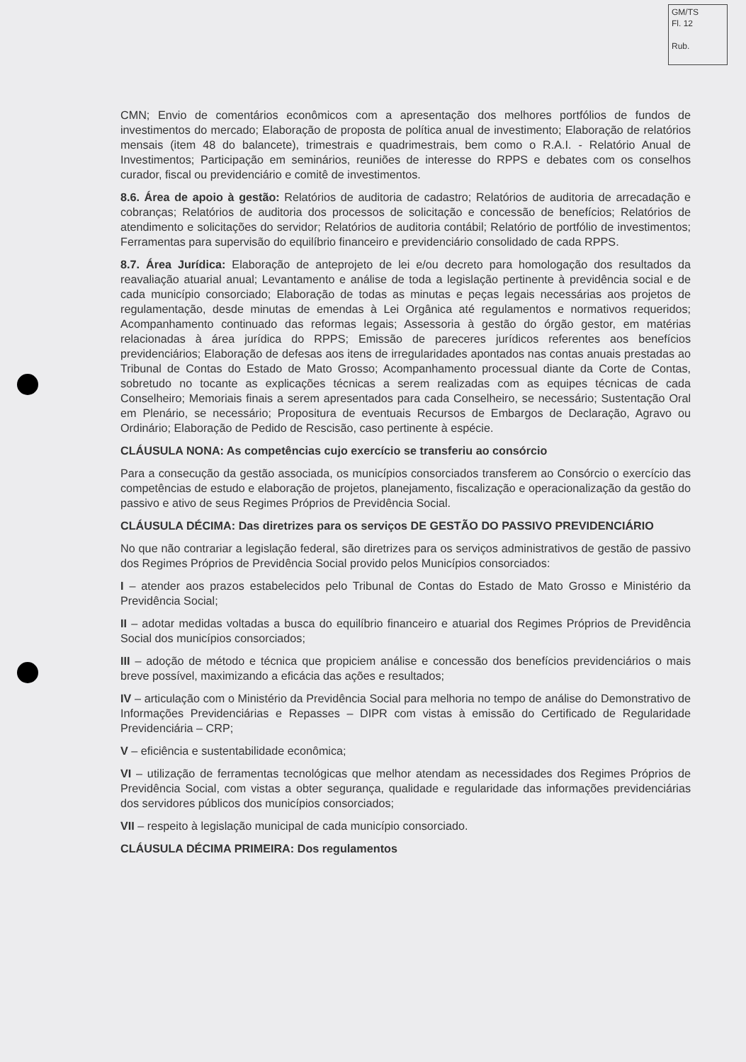GM/TS
Fl. 12
Rub.
CMN; Envio de comentários econômicos com a apresentação dos melhores portfólios de fundos de investimentos do mercado; Elaboração de proposta de política anual de investimento; Elaboração de relatórios mensais (item 48 do balancete), trimestrais e quadrimestrais, bem como o R.A.I. - Relatório Anual de Investimentos; Participação em seminários, reuniões de interesse do RPPS e debates com os conselhos curador, fiscal ou previdenciário e comitê de investimentos.
8.6. Área de apoio à gestão: Relatórios de auditoria de cadastro; Relatórios de auditoria de arrecadação e cobranças; Relatórios de auditoria dos processos de solicitação e concessão de benefícios; Relatórios de atendimento e solicitações do servidor; Relatórios de auditoria contábil; Relatório de portfólio de investimentos; Ferramentas para supervisão do equilíbrio financeiro e previdenciário consolidado de cada RPPS.
8.7. Área Jurídica: Elaboração de anteprojeto de lei e/ou decreto para homologação dos resultados da reavaliação atuarial anual; Levantamento e análise de toda a legislação pertinente à previdência social e de cada município consorciado; Elaboração de todas as minutas e peças legais necessárias aos projetos de regulamentação, desde minutas de emendas à Lei Orgânica até regulamentos e normativos requeridos; Acompanhamento continuado das reformas legais; Assessoria à gestão do órgão gestor, em matérias relacionadas à área jurídica do RPPS; Emissão de pareceres jurídicos referentes aos benefícios previdenciários; Elaboração de defesas aos itens de irregularidades apontados nas contas anuais prestadas ao Tribunal de Contas do Estado de Mato Grosso; Acompanhamento processual diante da Corte de Contas, sobretudo no tocante as explicações técnicas a serem realizadas com as equipes técnicas de cada Conselheiro; Memoriais finais a serem apresentados para cada Conselheiro, se necessário; Sustentação Oral em Plenário, se necessário; Propositura de eventuais Recursos de Embargos de Declaração, Agravo ou Ordinário; Elaboração de Pedido de Rescisão, caso pertinente à espécie.
CLÁUSULA NONA: As competências cujo exercício se transferiu ao consórcio
Para a consecução da gestão associada, os municípios consorciados transferem ao Consórcio o exercício das competências de estudo e elaboração de projetos, planejamento, fiscalização e operacionalização da gestão do passivo e ativo de seus Regimes Próprios de Previdência Social.
CLÁUSULA DÉCIMA: Das diretrizes para os serviços DE GESTÃO DO PASSIVO PREVIDENCIÁRIO
No que não contrariar a legislação federal, são diretrizes para os serviços administrativos de gestão de passivo dos Regimes Próprios de Previdência Social provido pelos Municípios consorciados:
I – atender aos prazos estabelecidos pelo Tribunal de Contas do Estado de Mato Grosso e Ministério da Previdência Social;
II – adotar medidas voltadas a busca do equilíbrio financeiro e atuarial dos Regimes Próprios de Previdência Social dos municípios consorciados;
III – adoção de método e técnica que propiciem análise e concessão dos benefícios previdenciários o mais breve possível, maximizando a eficácia das ações e resultados;
IV – articulação com o Ministério da Previdência Social para melhoria no tempo de análise do Demonstrativo de Informações Previdenciárias e Repasses – DIPR com vistas à emissão do Certificado de Regularidade Previdenciária – CRP;
V – eficiência e sustentabilidade econômica;
VI – utilização de ferramentas tecnológicas que melhor atendam as necessidades dos Regimes Próprios de Previdência Social, com vistas a obter segurança, qualidade e regularidade das informações previdenciárias dos servidores públicos dos municípios consorciados;
VII – respeito à legislação municipal de cada município consorciado.
CLÁUSULA DÉCIMA PRIMEIRA: Dos regulamentos